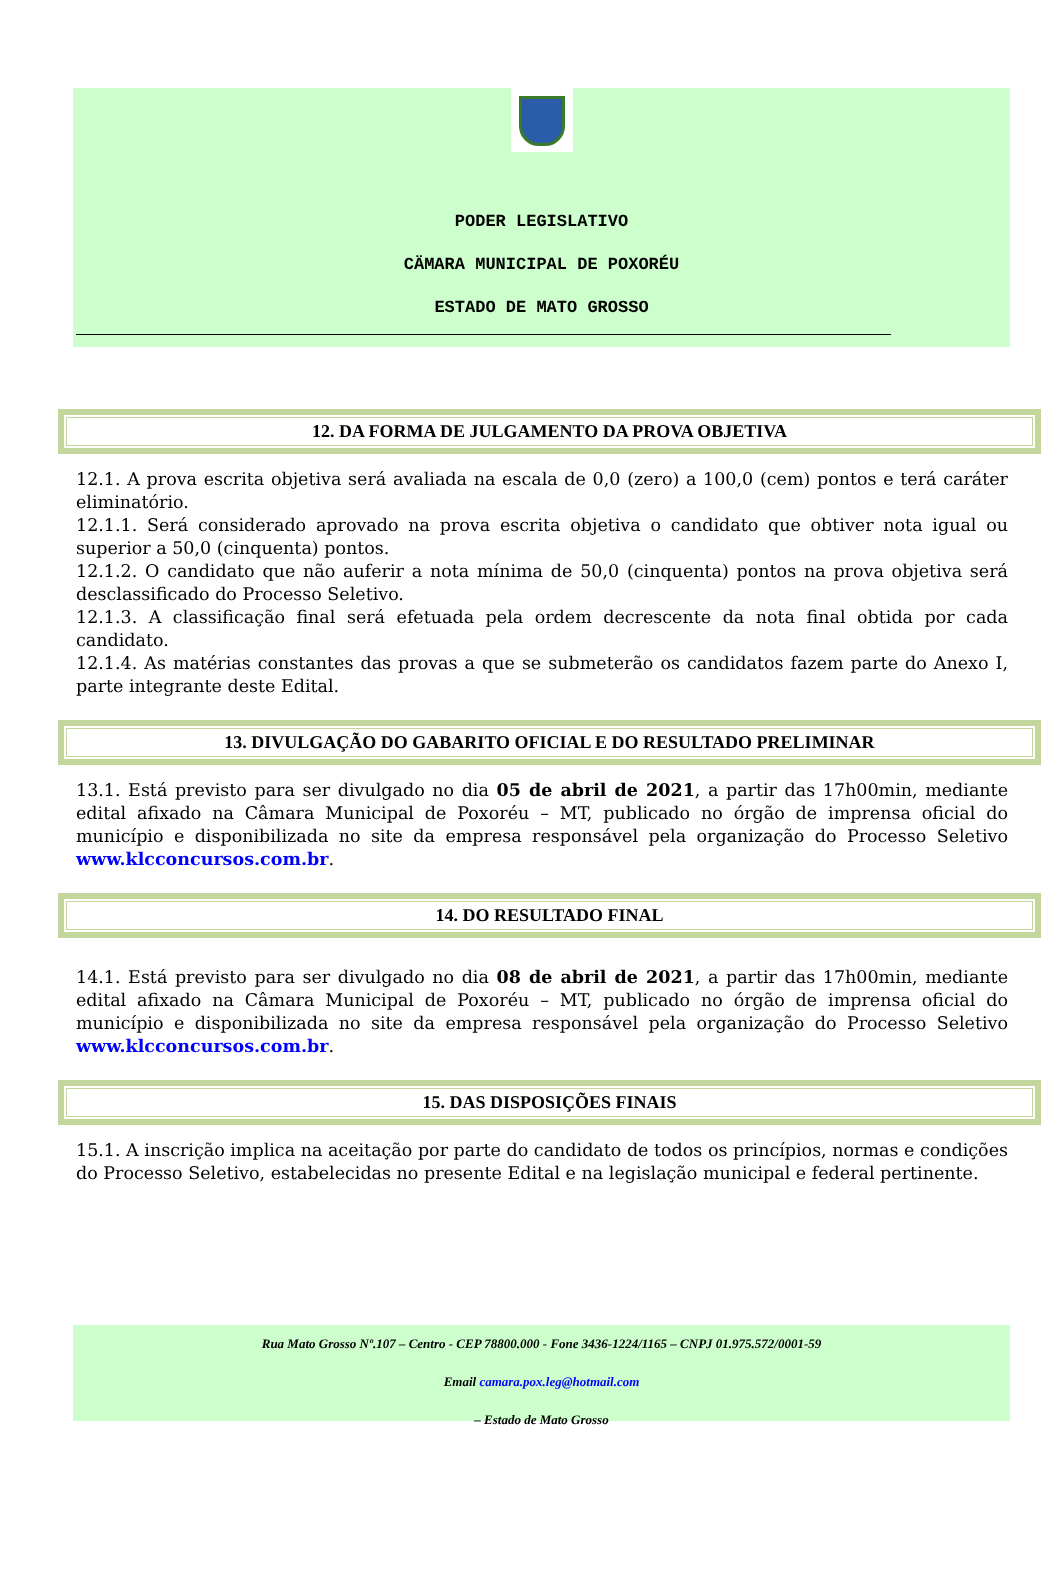PODER LEGISLATIVO
CÄMARA MUNICIPAL DE POXORÉU
ESTADO DE MATO GROSSO
12. DA FORMA DE JULGAMENTO DA PROVA OBJETIVA
12.1. A prova escrita objetiva será avaliada na escala de 0,0 (zero) a 100,0 (cem) pontos e terá caráter eliminatório.
12.1.1. Será considerado aprovado na prova escrita objetiva o candidato que obtiver nota igual ou superior a 50,0 (cinquenta) pontos.
12.1.2. O candidato que não auferir a nota mínima de 50,0 (cinquenta) pontos na prova objetiva será desclassificado do Processo Seletivo.
12.1.3. A classificação final será efetuada pela ordem decrescente da nota final obtida por cada candidato.
12.1.4. As matérias constantes das provas a que se submeterão os candidatos fazem parte do Anexo I, parte integrante deste Edital.
13. DIVULGAÇÃO DO GABARITO OFICIAL E DO RESULTADO PRELIMINAR
13.1. Está previsto para ser divulgado no dia 05 de abril de 2021, a partir das 17h00min, mediante edital afixado na Câmara Municipal de Poxoréu – MT, publicado no órgão de imprensa oficial do município e disponibilizada no site da empresa responsável pela organização do Processo Seletivo www.klcconcursos.com.br.
14. DO RESULTADO FINAL
14.1. Está previsto para ser divulgado no dia 08 de abril de 2021, a partir das 17h00min, mediante edital afixado na Câmara Municipal de Poxoréu – MT, publicado no órgão de imprensa oficial do município e disponibilizada no site da empresa responsável pela organização do Processo Seletivo www.klcconcursos.com.br.
15. DAS DISPOSIÇÕES FINAIS
15.1. A inscrição implica na aceitação por parte do candidato de todos os princípios, normas e condições do Processo Seletivo, estabelecidas no presente Edital e na legislação municipal e federal pertinente.
Rua Mato Grosso Nº.107 – Centro - CEP 78800.000 - Fone 3436-1224/1165 – CNPJ 01.975.572/0001-59
Email camara.pox.leg@hotmail.com
– Estado de Mato Grosso